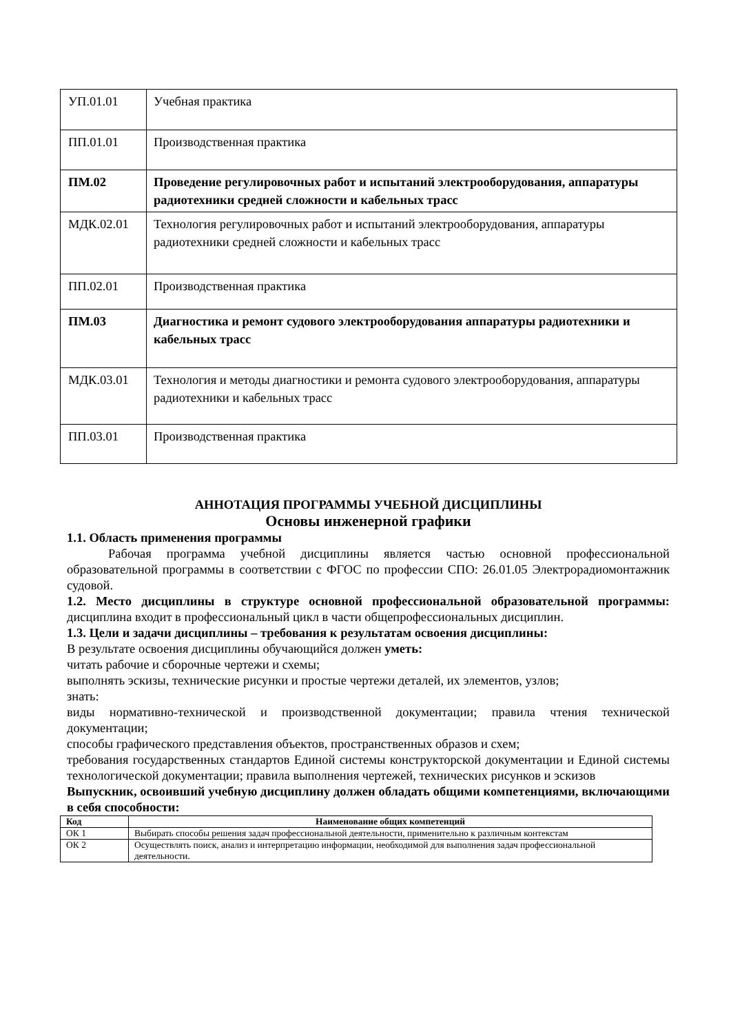| УП.01.01 | Учебная практика |
| ПП.01.01 | Производственная практика |
| ПМ.02 | Проведение регулировочных работ и испытаний электрооборудования, аппаратуры радиотехники средней сложности и кабельных трасс |
| МДК.02.01 | Технология регулировочных работ и испытаний электрооборудования, аппаратуры радиотехники средней сложности и кабельных трасс |
| ПП.02.01 | Производственная практика |
| ПМ.03 | Диагностика и ремонт судового электрооборудования аппаратуры радиотехники и кабельных трасс |
| МДК.03.01 | Технология и методы диагностики и ремонта судового электрооборудования, аппаратуры радиотехники и кабельных трасс |
| ПП.03.01 | Производственная практика |
АННОТАЦИЯ ПРОГРАММЫ УЧЕБНОЙ ДИСЦИПЛИНЫ
Основы инженерной графики
1.1. Область применения программы
Рабочая программа учебной дисциплины является частью основной профессиональной образовательной программы в соответствии с ФГОС по профессии СПО: 26.01.05 Электрорадиомонтажник судовой.
1.2. Место дисциплины в структуре основной профессиональной образовательной программы: дисциплина входит в профессиональный цикл в части общепрофессиональных дисциплин.
1.3. Цели и задачи дисциплины – требования к результатам освоения дисциплины:
В результате освоения дисциплины обучающийся должен уметь:
читать рабочие и сборочные чертежи и схемы;
выполнять эскизы, технические рисунки и простые чертежи деталей, их элементов, узлов;
знать:
виды нормативно-технической и производственной документации; правила чтения технической документации;
способы графического представления объектов, пространственных образов и схем;
требования государственных стандартов Единой системы конструкторской документации и Единой системы технологической документации; правила выполнения чертежей, технических рисунков и эскизов
Выпускник, освоивший учебную дисциплину должен обладать общими компетенциями, включающими в себя способности:
| Код | Наименование общих компетенций |
| --- | --- |
| ОК 1 | Выбирать способы решения задач профессиональной деятельности, применительно к различным контекстам |
| ОК 2 | Осуществлять поиск, анализ и интерпретацию информации, необходимой для выполнения задач профессиональной деятельности. |